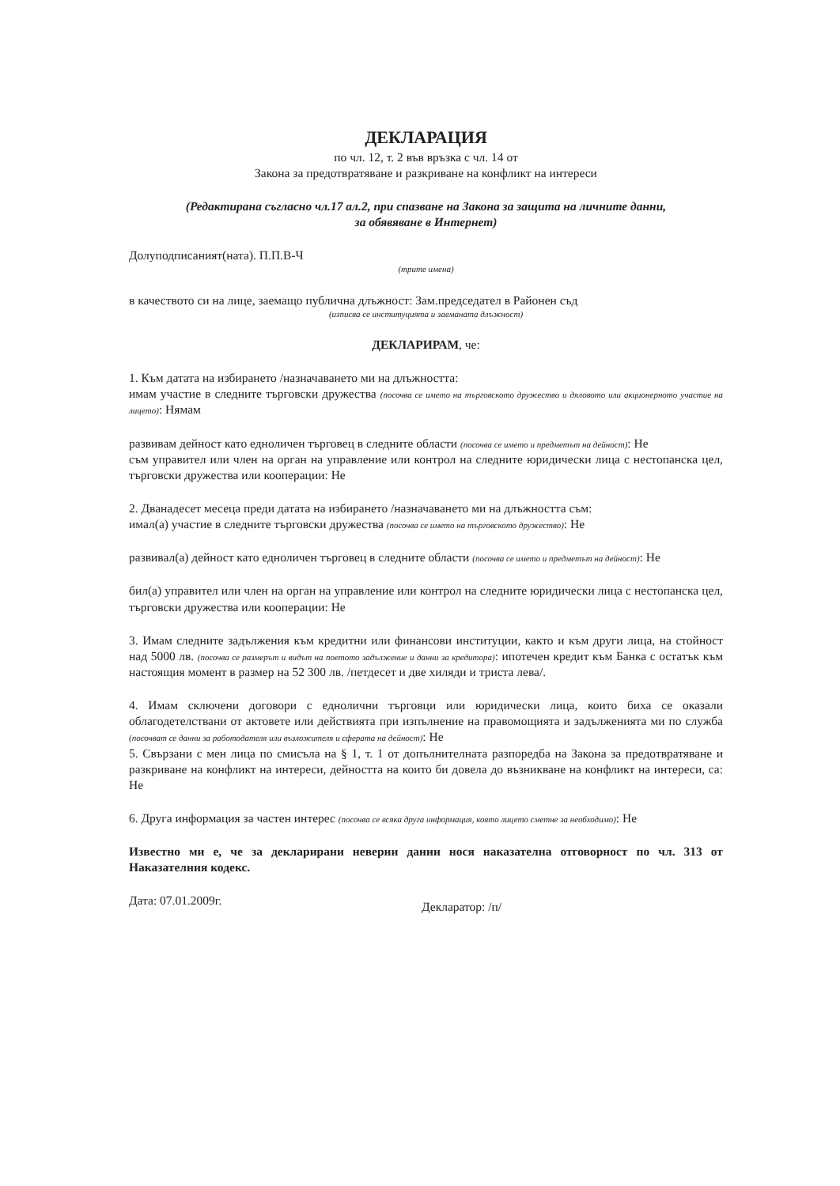ДЕКЛАРАЦИЯ
по чл. 12, т. 2 във връзка с чл. 14 от
Закона за предотвратяване и разкриване на конфликт на интереси
(Редактирана съгласно чл.17 ал.2, при спазване на Закона за защита на личните данни,
за обявяване в Интернет)
Долуподписаният(ната). П.П.В-Ч
(трите имена)
в качеството си на лице, заемащо публична длъжност: Зам.председател в Районен съд
(изписва се институцията и заеманата длъжност)
ДЕКЛАРИРАМ, че:
1. Към датата на избирането /назначаването ми на длъжността:
имам участие в следните търговски дружества (посочва се името на търговското дружество и дяловото или акционерното участие на лицето): Нямам
развивам дейност като едноличен търговец в следните области (посочва се името и предметът на дейност): Не
съм управител или член на орган на управление или контрол на следните юридически лица с нестопанска цел, търговски дружества или кооперации: Не
2. Дванадесет месеца преди датата на избирането /назначаването ми на длъжността съм:
имал(а) участие в следните търговски дружества (посочва се името на търговското дружество): Не
развивал(а) дейност като едноличен търговец в следните области (посочва се името и предметът на дейност): Не
бил(а) управител или член на орган на управление или контрол на следните юридически лица с нестопанска цел, търговски дружества или кооперации: Не
3. Имам следните задължения към кредитни или финансови институции, както и към други лица, на стойност над 5000 лв. (посочва се размерът и видът на поетото задължение и данни за кредитора): ипотечен кредит към Банка с остатък към настоящия момент в размер на 52 300 лв. /петдесет и две хиляди и триста лева/.
4. Имам сключени договори с еднолични търговци или юридически лица, които биха се оказали облагодетелствани от актовете или действията при изпълнение на правомощията и задълженията ми по служба (посочват се данни за работодателя или възложителя и сферата на дейност): Не
5. Свързани с мен лица по смисъла на § 1, т. 1 от допълнителната разпоредба на Закона за предотвратяване и разкриване на конфликт на интереси, дейността на които би довела до възникване на конфликт на интереси, са: Не
6. Друга информация за частен интерес (посочва се всяка друга информация, която лицето сметне за необходимо): Не
Известно ми е, че за декларирани неверни данни нося наказателна отговорност по чл. 313 от Наказателния кодекс.
Дата: 07.01.2009г. Декларатор: /п/